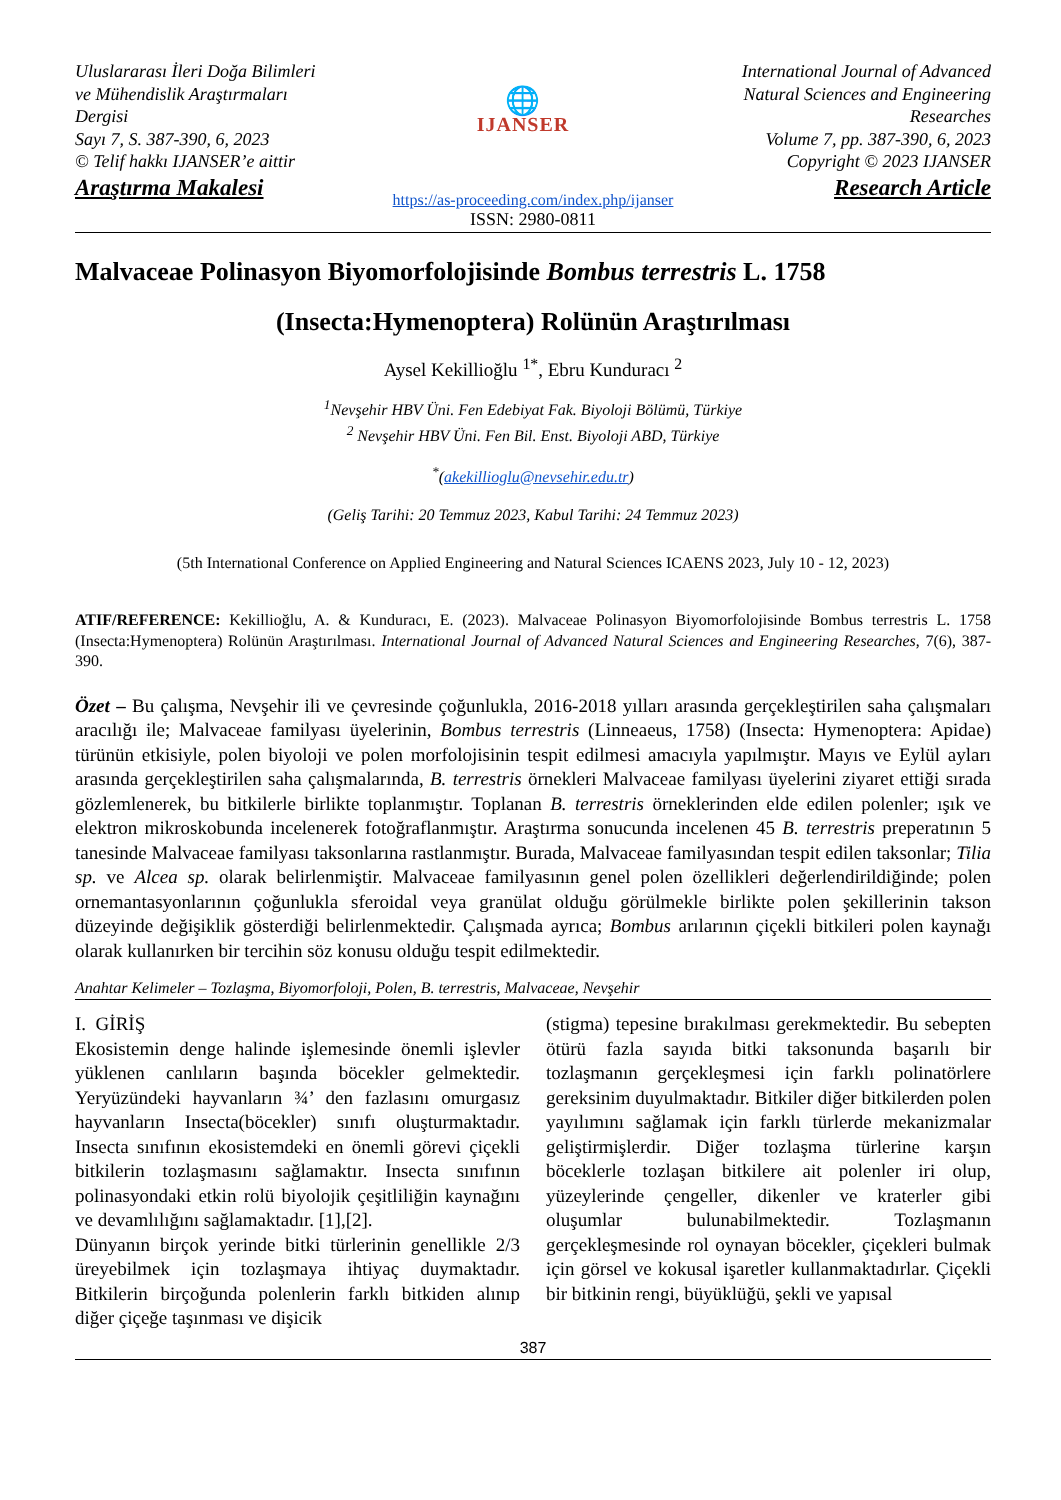Uluslararası İleri Doğa Bilimleri ve Mühendislik Araştırmaları Dergisi
Sayı 7, S. 387-390, 6, 2023
© Telif hakkı IJANSER’e aittir
Araştırma Makalesi
🌐
IJANSER
International Journal of Advanced Natural Sciences and Engineering Researches
Volume 7, pp. 387-390, 6, 2023
Copyright © 2023 IJANSER
Research Article
https://as-proceeding.com/index.php/ijanser
ISSN: 2980-0811
Malvaceae Polinasyon Biyomorfolojisinde Bombus terrestris L. 1758
(Insecta:Hymenoptera) Rolünün Araştırılması
Aysel Kekillioğlu <sup>1*</sup>, Ebru Kunduracı <sup>2</sup>
<sup>1</sup> Nevşehir HBV Üni. Fen Edebiyat Fak. Biyoloji Bölümü, Türkiye
<sup>2</sup> Nevşehir HBV Üni. Fen Bil. Enst. Biyoloji ABD, Türkiye
<sup>*</sup> (akekillioglu@nevsehir.edu.tr)
(Geliş Tarihi: 20 Temmuz 2023, Kabul Tarihi: 24 Temmuz 2023)
(5th International Conference on Applied Engineering and Natural Sciences ICAENS 2023, July 10 - 12, 2023)
ATIF/REFERENCE: Kekillioğlu, A. & Kunduracı, E. (2023). Malvaceae Polinasyon Biyomorfolojisinde Bombus terrestris L. 1758 (Insecta:Hymenoptera) Rolünün Araştırılması. International Journal of Advanced Natural Sciences and Engineering Researches, 7(6), 387-390.
Özet – Bu çalışma, Nevşehir ili ve çevresinde çoğunlukla, 2016-2018 yılları arasında gerçekleştirilen saha çalışmaları aracılığı ile; Malvaceae familyası üyelerinin, Bombus terrestris (Linneaeus, 1758) (Insecta: Hymenoptera: Apidae) türünün etkisiyle, polen biyoloji ve polen morfolojisinin tespit edilmesi amacıyla yapılmıştır. Mayıs ve Eylül ayları arasında gerçekleştirilen saha çalışmalarında, B. terrestris örnekleri Malvaceae familyası üyelerini ziyaret ettiği sırada gözlemlenerek, bu bitkilerle birlikte toplanmıştır. Toplanan B. terrestris örneklerinden elde edilen polenler; ışık ve elektron mikroskobunda incelenerek fotoğraflanmıştır. Araştırma sonucunda incelenen 45 B. terrestris preperatının 5 tanesinde Malvaceae familyası taksonlarına rastlanmıştır. Burada, Malvaceae familyasından tespit edilen taksonlar; Tilia sp. ve Alcea sp. olarak belirlenmiştir. Malvaceae familyasının genel polen özellikleri değerlendirildiğinde; polen ornemantasyonlarının çoğunlukla sferoidal veya granülat olduğu görülmekle birlikte polen şekillerinin takson düzeyinde değişiklik gösterdiği belirlenmektedir. Çalışmada ayrıca; Bombus arılarının çiçekli bitkileri polen kaynağı olarak kullanırken bir tercihin söz konusu olduğu tespit edilmektedir.
Anahtar Kelimeler – Tozlaşma, Biyomorfoloji, Polen, B. terrestris, Malvaceae, Nevşehir
I. GİRİŞ
Ekosistemin denge halinde işlemesinde önemli işlevler yüklenen canlıların başında böcekler gelmektedir. Yeryüzündeki hayvanların ¾’ den fazlasını omurgasız hayvanların Insecta(böcekler) sınıfı oluşturmaktadır. Insecta sınıfının ekosistemdeki en önemli görevi çiçekli bitkilerin tozlaşmasını sağlamaktır. Insecta sınıfının polinasyondaki etkin rolü biyolojik çeşitliliğin kaynağını ve devamlılığını sağlamaktadır. [1],[2].
Dünyanın birçok yerinde bitki türlerinin genellikle 2/3 üreyebilmek için tozlaşmaya ihtiyaç duymaktadır. Bitkilerin birçoğunda polenlerin farklı bitkiden alınıp diğer çiçeğe taşınması ve dişicik
(stigma) tepesine bırakılması gerekmektedir. Bu sebepten ötürü fazla sayıda bitki taksonunda başarılı bir tozlaşmanın gerçekleşmesi için farklı polinatörlere gereksinim duyulmaktadır. Bitkiler diğer bitkilerden polen yayılımını sağlamak için farklı türlerde mekanizmalar geliştirmişlerdir. Diğer tozlaşma türlerine karşın böceklerle tozlaşan bitkilere ait polenler iri olup, yüzeylerinde çengeller, dikenler ve kraterler gibi oluşumlar bulunabilmektedir. Tozlaşmanın gerçekleşmesinde rol oynayan böcekler, çiçekleri bulmak için görsel ve kokusal işaretler kullanmaktadırlar. Çiçekli bir bitkinin rengi, büyüklüğü, şekli ve yapısal
387